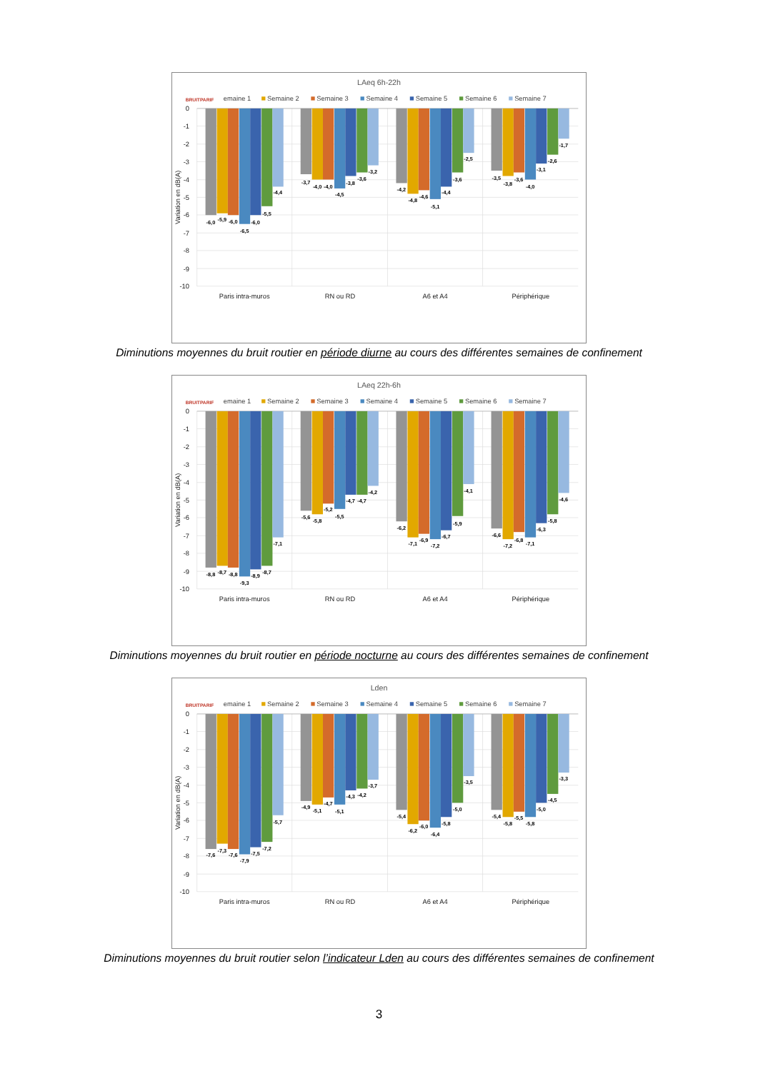LAeq 6h-22h
BRUITPARIF
emaine 1
Semaine 2
Semaine 3
Semaine 4
Semaine 5
Semaine 6
Semaine 7
0
-1
-2
-3
-4
-5
-6
-7
-8
-9
-10
Variation en dB(A)
-6,0
-5,9
-6,0
-6,5
-6,0
-5,5
-4,4
-3,7
-4,0
-4,0
-4,5
-3,8
-3,6
-3,2
-4,2
-4,8
-4,6
-5,1
-4,4
-3,6
-2,5
-3,5
-3,8
-3,6
-4,0
-3,1
-2,6
-1,7
Paris intra-muros
RN ou RD
A6 et A4
Périphérique
Diminutions moyennes du bruit routier en période diurne au cours des différentes semaines de confinement
LAeq 22h-6h
BRUITPARIF
emaine 1
Semaine 2
Semaine 3
Semaine 4
Semaine 5
Semaine 6
Semaine 7
0
-1
-2
-3
-4
-5
-6
-7
-8
-9
-10
Variation en dB(A)
-8,8
-8,7
-8,8
-9,3
-8,9
-8,7
-7,1
-5,6
-5,8
-5,2
-5,5
-4,7
-4,7
-4,2
-6,2
-7,1
-6,9
-7,2
-6,7
-5,9
-4,1
-6,6
-7,2
-6,8
-7,1
-6,3
-5,8
-4,6
Paris intra-muros
RN ou RD
A6 et A4
Périphérique
Diminutions moyennes du bruit routier en période nocturne au cours des différentes semaines de confinement
Lden
BRUITPARIF
emaine 1
Semaine 2
Semaine 3
Semaine 4
Semaine 5
Semaine 6
Semaine 7
0
-1
-2
-3
-4
-5
-6
-7
-8
-9
-10
Variation en dB(A)
-7,6
-7,3
-7,6
-7,9
-7,5
-7,2
-5,7
-4,9
-5,1
-4,7
-5,1
-4,3
-4,2
-3,7
-5,4
-6,2
-6,0
-6,4
-5,8
-5,0
-3,5
-5,4
-5,8
-5,5
-5,8
-5,0
-4,5
-3,3
Paris intra-muros
RN ou RD
A6 et A4
Périphérique
Diminutions moyennes du bruit routier selon l’indicateur Lden au cours des différentes semaines de confinement
3